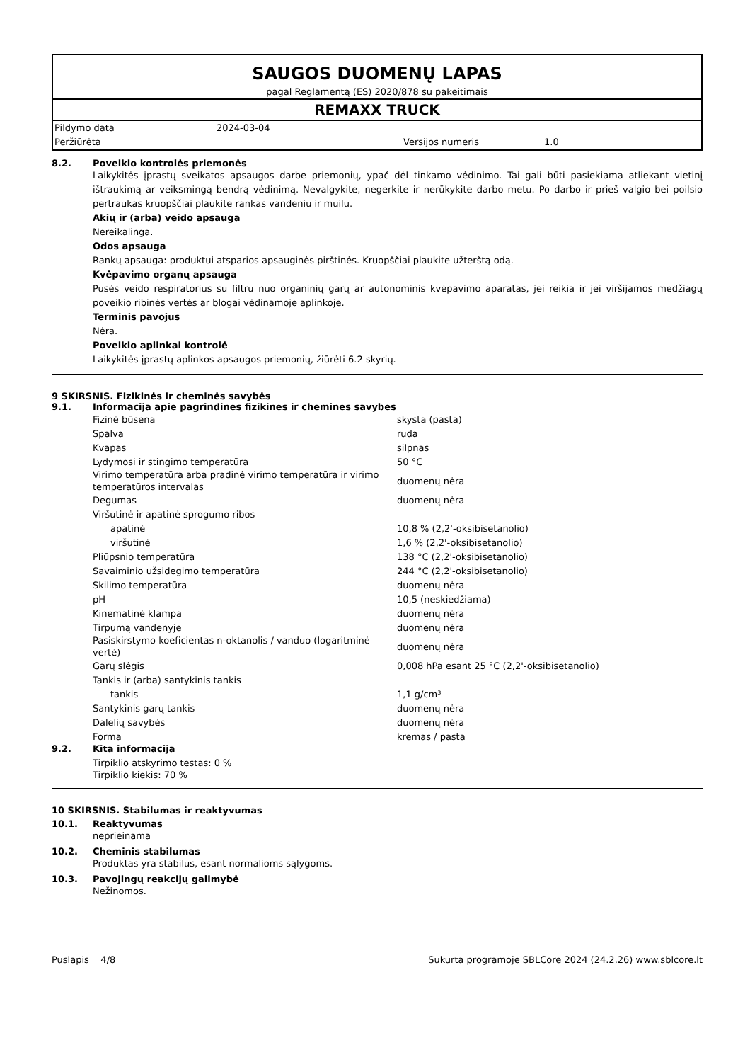SAUGOS DUOMENŲ LAPAS
pagal Reglamentą (ES) 2020/878 su pakeitimais
REMAXX TRUCK
| Pildymo data | 2024-03-04 | | |
| Peržiūrėta | | Versijos numeris | 1.0 |
8.2. Poveikio kontrolės priemonės
Laikykitės įprastų sveikatos apsaugos darbe priemonių, ypač dėl tinkamo vėdinimo. Tai gali būti pasiekiama atliekant vietinį ištraukimą ar veiksmingą bendrą vėdinimą. Nevalgykite, negerkite ir nerūkykite darbo metu. Po darbo ir prieš valgio bei poilsio pertraukas kruopščiai plaukite rankas vandeniu ir muilu.
Akių ir (arba) veido apsauga
Nereikalinga.
Odos apsauga
Rankų apsauga: produktui atsparios apsauginės pirštinės. Kruopščiai plaukite užterštą odą.
Kvėpavimo organų apsauga
Pusės veido respiratorius su filtru nuo organinių garų ar autonominis kvėpavimo aparatas, jei reikia ir jei viršijamos medžiagų poveikio ribinės vertės ar blogai vėdinamoje aplinkoje.
Terminis pavojus
Nėra.
Poveikio aplinkai kontrolė
Laikykitės įprastų aplinkos apsaugos priemonių, žiūrėti 6.2 skyrių.
9 SKIRSNIS. Fizikinės ir cheminės savybės
9.1. Informacija apie pagrindines fizikines ir chemines savybes
| Fizinė būsena | skysta (pasta) |
| Spalva | ruda |
| Kvapas | silpnas |
| Lydymosi ir stingimo temperatūra | 50 °C |
| Virimo temperatūra arba pradinė virimo temperatūra ir virimo temperatūros intervalas | duomenų nėra |
| Degumas | duomenų nėra |
| Viršutinė ir apatinė sprogumo ribos | |
| apatinė | 10,8 % (2,2'-oksibisetanolio) |
| viršutinė | 1,6 % (2,2'-oksibisetanolio) |
| Pliūpsnio temperatūra | 138 °C (2,2'-oksibisetanolio) |
| Savaiminio užsidegimo temperatūra | 244 °C (2,2'-oksibisetanolio) |
| Skilimo temperatūra | duomenų nėra |
| pH | 10,5 (neskiedžiama) |
| Kinematinė klampa | duomenų nėra |
| Tirpumą vandenyje | duomenų nėra |
| Pasiskirstymo koeficientas n-oktanolis / vanduo (logaritminė vertė) | duomenų nėra |
| Garų slėgis | 0,008 hPa esant 25 °C (2,2'-oksibisetanolio) |
| Tankis ir (arba) santykinis tankis | |
| tankis | 1,1 g/cm³ |
| Santykinis garų tankis | duomenų nėra |
| Dalelių savybės | duomenų nėra |
| Forma | kremas / pasta |
9.2. Kita informacija
Tirpiklio atskyrimo testas: 0 %
Tirpiklio kiekis: 70 %
10 SKIRSNIS. Stabilumas ir reaktyvumas
10.1. Reaktyvumas
neprieinama
10.2. Cheminis stabilumas
Produktas yra stabilus, esant normalioms sąlygoms.
10.3. Pavojingų reakcijų galimybė
Nežinomos.
Puslapis 4/8 Sukurta programoje SBLCore 2024 (24.2.26) www.sblcore.lt